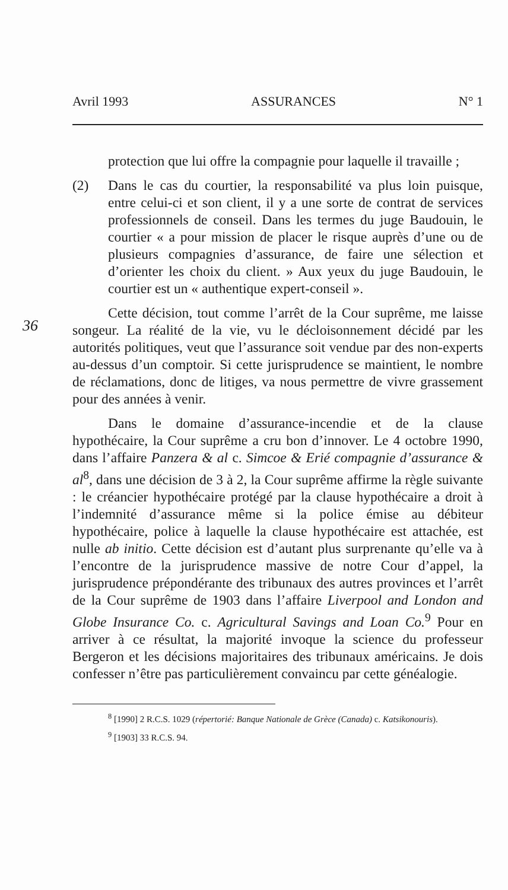Avril 1993 ASSURANCES N° 1
36
protection que lui offre la compagnie pour laquelle il travaille ;
(2) Dans le cas du courtier, la responsabilité va plus loin puisque, entre celui-ci et son client, il y a une sorte de contrat de services professionnels de conseil. Dans les termes du juge Baudouin, le courtier « a pour mission de placer le risque auprès d’une ou de plusieurs compagnies d’assurance, de faire une sélection et d’orienter les choix du client. » Aux yeux du juge Baudouin, le courtier est un « authentique expert-conseil ».
Cette décision, tout comme l’arrêt de la Cour suprême, me laisse songeur. La réalité de la vie, vu le décloisonnement décidé par les autorités politiques, veut que l’assurance soit vendue par des non-experts au-dessus d’un comptoir. Si cette jurisprudence se maintient, le nombre de réclamations, donc de litiges, va nous permettre de vivre grassement pour des années à venir.
Dans le domaine d’assurance-incendie et de la clause hypothécaire, la Cour suprême a cru bon d’innover. Le 4 octobre 1990, dans l’affaire Panzera & al c. Simcoe & Erié compagnie d’assurance & al<sup>8</sup>, dans une décision de 3 à 2, la Cour suprême affirme la règle suivante : le créancier hypothécaire protégé par la clause hypothécaire a droit à l’indemnité d’assurance même si la police émise au débiteur hypothécaire, police à laquelle la clause hypothécaire est attachée, est nulle ab initio. Cette décision est d’autant plus surprenante qu’elle va à l’encontre de la jurisprudence massive de notre Cour d’appel, la jurisprudence prépondérante des tribunaux des autres provinces et l’arrêt de la Cour suprême de 1903 dans l’affaire Liverpool and London and Globe Insurance Co. c. Agricultural Savings and Loan Co.<sup>9</sup> Pour en arriver à ce résultat, la majorité invoque la science du professeur Bergeron et les décisions majoritaires des tribunaux américains. Je dois confesser n’être pas particulièrement convaincu par cette généalogie.
<sup>8</sup> [1990] 2 R.C.S. 1029 (répertorié: Banque Nationale de Grèce (Canada) c. Katsikonouris).
<sup>9</sup> [1903] 33 R.C.S. 94.